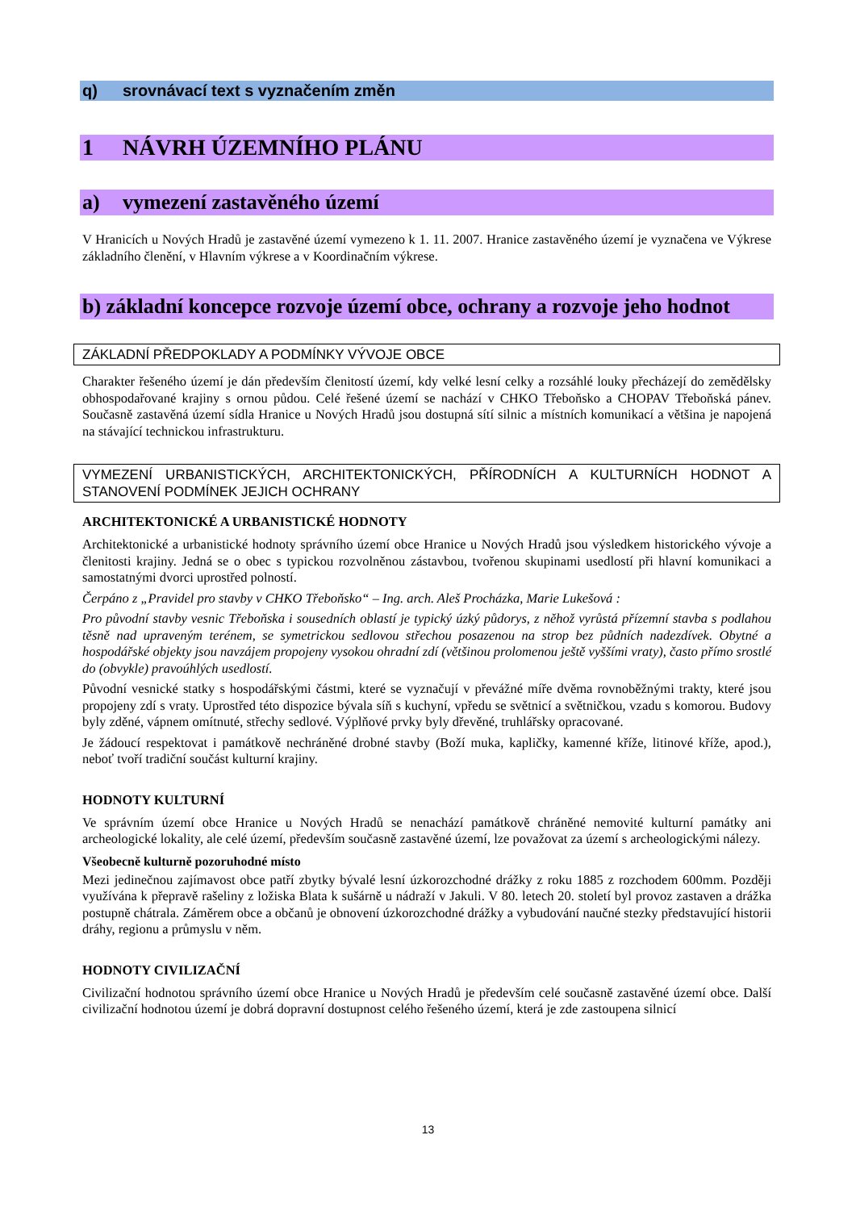q) srovnávací text s vyznačením změn
1 NÁVRH ÚZEMNÍHO PLÁNU
a) vymezení zastavěného území
V Hranicích u Nových Hradů je zastavěné území vymezeno k 1. 11. 2007. Hranice zastavěného území je vyznačena ve Výkrese základního členění, v Hlavním výkrese a v Koordinačním výkrese.
b) základní koncepce rozvoje území obce, ochrany a rozvoje jeho hodnot
ZÁKLADNÍ PŘEDPOKLADY A PODMÍNKY VÝVOJE OBCE
Charakter řešeného území je dán především členitostí území, kdy velké lesní celky a rozsáhlé louky přecházejí do zemědělsky obhospodařované krajiny s ornou půdou. Celé řešené území se nachází v CHKO Třeboňsko a CHOPAV Třeboňská pánev. Současně zastavěná území sídla Hranice u Nových Hradů jsou dostupná sítí silnic a místních komunikací a většina je napojená na stávající technickou infrastrukturu.
VYMEZENÍ URBANISTICKÝCH, ARCHITEKTONICKÝCH, PŘÍRODNÍCH A KULTURNÍCH HODNOT A STANOVENÍ PODMÍNEK JEJICH OCHRANY
ARCHITEKTONICKÉ A URBANISTICKÉ HODNOTY
Architektonické a urbanistické hodnoty správního území obce Hranice u Nových Hradů jsou výsledkem historického vývoje a členitosti krajiny. Jedná se o obec s typickou rozvolněnou zástavbou, tvořenou skupinami usedlostí při hlavní komunikaci a samostatnými dvorci uprostřed polností.
Čerpáno z „Pravidel pro stavby v CHKO Třeboňsko“ – Ing. arch. Aleš Procházka, Marie Lukešová :
Pro původní stavby vesnic Třeboňska i sousedních oblastí je typický úzký půdorys, z něhož vyrůstá přízemní stavba s podlahou těsně nad upraveným terénem, se symetrickou sedlovou střechou posazenou na strop bez půdních nadezdívek. Obytné a hospodářské objekty jsou navzájem propojeny vysokou ohradní zdí (většinou prolomenou ještě vyššími vraty), často přímo srostlé do (obvykle) pravoúhlých usedlostí.
Původní vesnické statky s hospodářskými částmi, které se vyznačují v převážné míře dvěma rovnoběžnými trakty, které jsou propojeny zdí s vraty. Uprostřed této dispozice bývala síň s kuchyní, vpředu se světnicí a světničkou, vzadu s komorou. Budovy byly zděné, vápnem omítnuté, střechy sedlové. Výplňové prvky byly dřevěné, truhlářsky opracované.
Je žádoucí respektovat i památkově nechráněné drobné stavby (Boží muka, kapličky, kamenné kříže, litinové kříže, apod.), neboť tvoří tradiční součást kulturní krajiny.
HODNOTY KULTURNÍ
Ve správním území obce Hranice u Nových Hradů se nenachází památkově chráněné nemovité kulturní památky ani archeologické lokality, ale celé území, především současně zastavěné území, lze považovat za území s archeologickými nálezy.
Všeobecně kulturně pozoruhodné místo
Mezi jedinečnou zajímavost obce patří zbytky bývalé lesní úzkorozchodné drážky z roku 1885 z rozchodem 600mm. Později využívána k přepravě rašeliny z ložiska Blata k sušárně u nádraží v Jakuli. V 80. letech 20. století byl provoz zastaven a drážka postupně chátrala. Záměrem obce a občanů je obnovení úzkorozchodné drážky a vybudování naučné stezky představující historii dráhy, regionu a průmyslu v něm.
HODNOTY CIVILIZAČNÍ
Civilizační hodnotou správního území obce Hranice u Nových Hradů je především celé současně zastavěné území obce. Další civilizační hodnotou území je dobrá dopravní dostupnost celého řešeného území, která je zde zastoupena silnicí
13